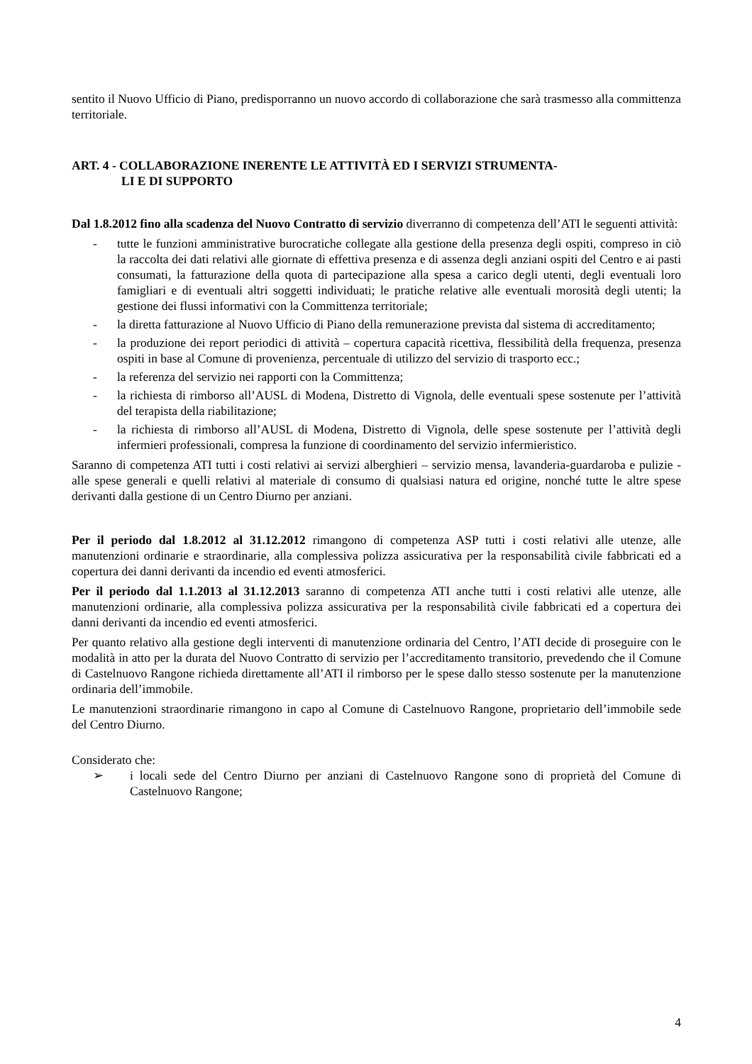sentito il Nuovo Ufficio di Piano, predisporranno un nuovo accordo di collaborazione che sarà trasmesso alla committenza territoriale.
ART. 4 - COLLABORAZIONE INERENTE LE ATTIVITÀ ED I SERVIZI STRUMENTA-
LI E DI SUPPORTO
Dal 1.8.2012 fino alla scadenza del Nuovo Contratto di servizio diverranno di competenza dell’ATI le seguenti attività:
- tutte le funzioni amministrative burocratiche collegate alla gestione della presenza degli ospiti, compreso in ciò la raccolta dei dati relativi alle giornate di effettiva presenza e di assenza degli anziani ospiti del Centro e ai pasti consumati, la fatturazione della quota di partecipazione alla spesa a carico degli utenti, degli eventuali loro famigliari e di eventuali altri soggetti individuati; le pratiche relative alle eventuali morosità degli utenti; la gestione dei flussi informativi con la Committenza territoriale;
- la diretta fatturazione al Nuovo Ufficio di Piano della remunerazione prevista dal sistema di accreditamento;
- la produzione dei report periodici di attività – copertura capacità ricettiva, flessibilità della frequenza, presenza ospiti in base al Comune di provenienza, percentuale di utilizzo del servizio di trasporto ecc.;
- la referenza del servizio nei rapporti con la Committenza;
- la richiesta di rimborso all’AUSL di Modena, Distretto di Vignola, delle eventuali spese sostenute per l’attività del terapista della riabilitazione;
- la richiesta di rimborso all’AUSL di Modena, Distretto di Vignola, delle spese sostenute per l’attività degli infermieri professionali, compresa la funzione di coordinamento del servizio infermieristico.
Saranno di competenza ATI tutti i costi relativi ai servizi alberghieri – servizio mensa, lavanderia-guardaroba e pulizie - alle spese generali e quelli relativi al materiale di consumo di qualsiasi natura ed origine, nonché tutte le altre spese derivanti dalla gestione di un Centro Diurno per anziani.
Per il periodo dal 1.8.2012 al 31.12.2012 rimangono di competenza ASP tutti i costi relativi alle utenze, alle manutenzioni ordinarie e straordinarie, alla complessiva polizza assicurativa per la responsabilità civile fabbricati ed a copertura dei danni derivanti da incendio ed eventi atmosferici.
Per il periodo dal 1.1.2013 al 31.12.2013 saranno di competenza ATI anche tutti i costi relativi alle utenze, alle manutenzioni ordinarie, alla complessiva polizza assicurativa per la responsabilità civile fabbricati ed a copertura dei danni derivanti da incendio ed eventi atmosferici.
Per quanto relativo alla gestione degli interventi di manutenzione ordinaria del Centro, l’ATI decide di proseguire con le modalità in atto per la durata del Nuovo Contratto di servizio per l’accreditamento transitorio, prevedendo che il Comune di Castelnuovo Rangone richieda direttamente all’ATI il rimborso per le spese dallo stesso sostenute per la manutenzione ordinaria dell’immobile.
Le manutenzioni straordinarie rimangono in capo al Comune di Castelnuovo Rangone, proprietario dell’immobile sede del Centro Diurno.
Considerato che:
➢ i locali sede del Centro Diurno per anziani di Castelnuovo Rangone sono di proprietà del Comune di Castelnuovo Rangone;
4